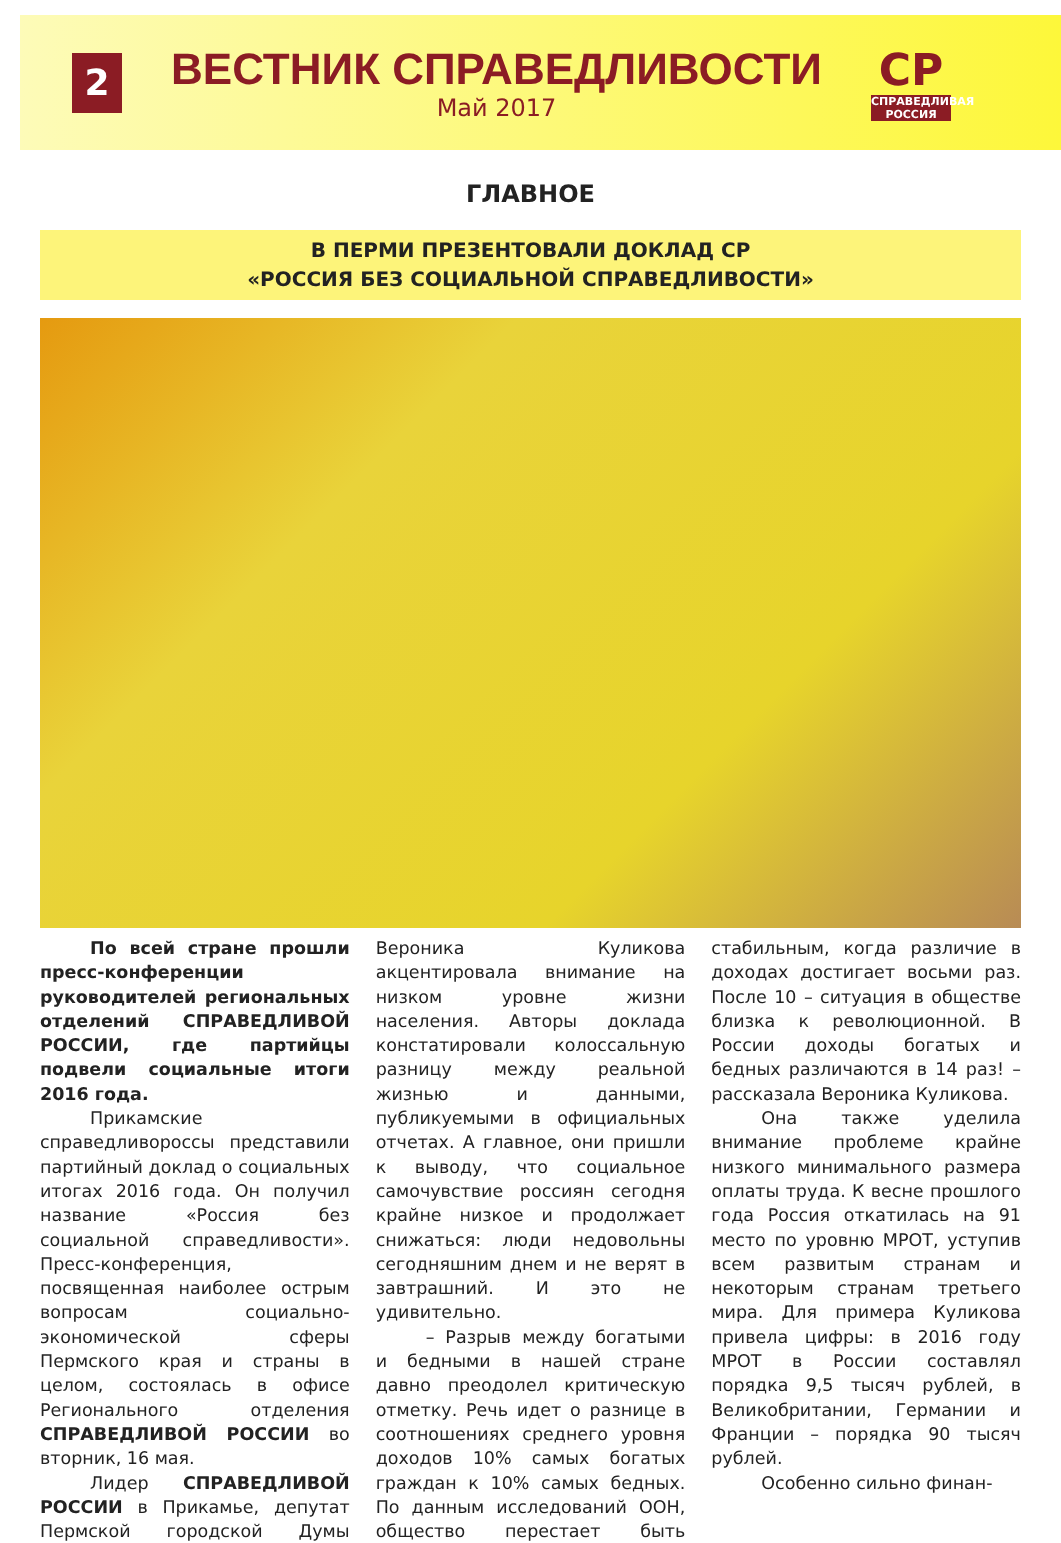2
ВЕСТНИК СПРАВЕДЛИВОСТИ
Май 2017
СР
СПРАВЕДЛИВАЯ РОССИЯ
ГЛАВНОЕ
В ПЕРМИ ПРЕЗЕНТОВАЛИ ДОКЛАД СР
«РОССИЯ БЕЗ СОЦИАЛЬНОЙ СПРАВЕДЛИВОСТИ»
По всей стране прошли пресс-конференции руководителей региональных отделений СПРАВЕДЛИВОЙ РОССИИ, где партийцы подвели социальные итоги 2016 года.
Прикамские справедливороссы представили партийный доклад о социальных итогах 2016 года. Он получил название «Россия без социальной справедливости». Пресс-конференция, посвященная наиболее острым вопросам социально-экономической сферы Пермского края и страны в целом, состоялась в офисе Регионального отделения СПРАВЕДЛИВОЙ РОССИИ во вторник, 16 мая.
Лидер СПРАВЕДЛИВОЙ РОССИИ в Прикамье, депутат Пермской городской Думы Вероника Куликова акцентировала внимание на низком уровне жизни населения. Авторы доклада констатировали колоссальную разницу между реальной жизнью и данными, публикуемыми в официальных отчетах. А главное, они пришли к выводу, что социальное самочувствие россиян сегодня крайне низкое и продолжает снижаться: люди недовольны сегодняшним днем и не верят в завтрашний. И это не удивительно.
– Разрыв между богатыми и бедными в нашей стране давно преодолел критическую отметку. Речь идет о разнице в соотношениях среднего уровня доходов 10% самых богатых граждан к 10% самых бедных. По данным исследований ООН, общество перестает быть стабильным, когда различие в доходах достигает восьми раз. После 10 – ситуация в обществе близка к революционной. В России доходы богатых и бедных различаются в 14 раз! – рассказала Вероника Куликова.
Она также уделила внимание проблеме крайне низкого минимального размера оплаты труда. К весне прошлого года Россия откатилась на 91 место по уровню МРОТ, уступив всем развитым странам и некоторым странам третьего мира. Для примера Куликова привела цифры: в 2016 году МРОТ в России составлял порядка 9,5 тысяч рублей, в Великобритании, Германии и Франции – порядка 90 тысяч рублей.
Особенно сильно финан-